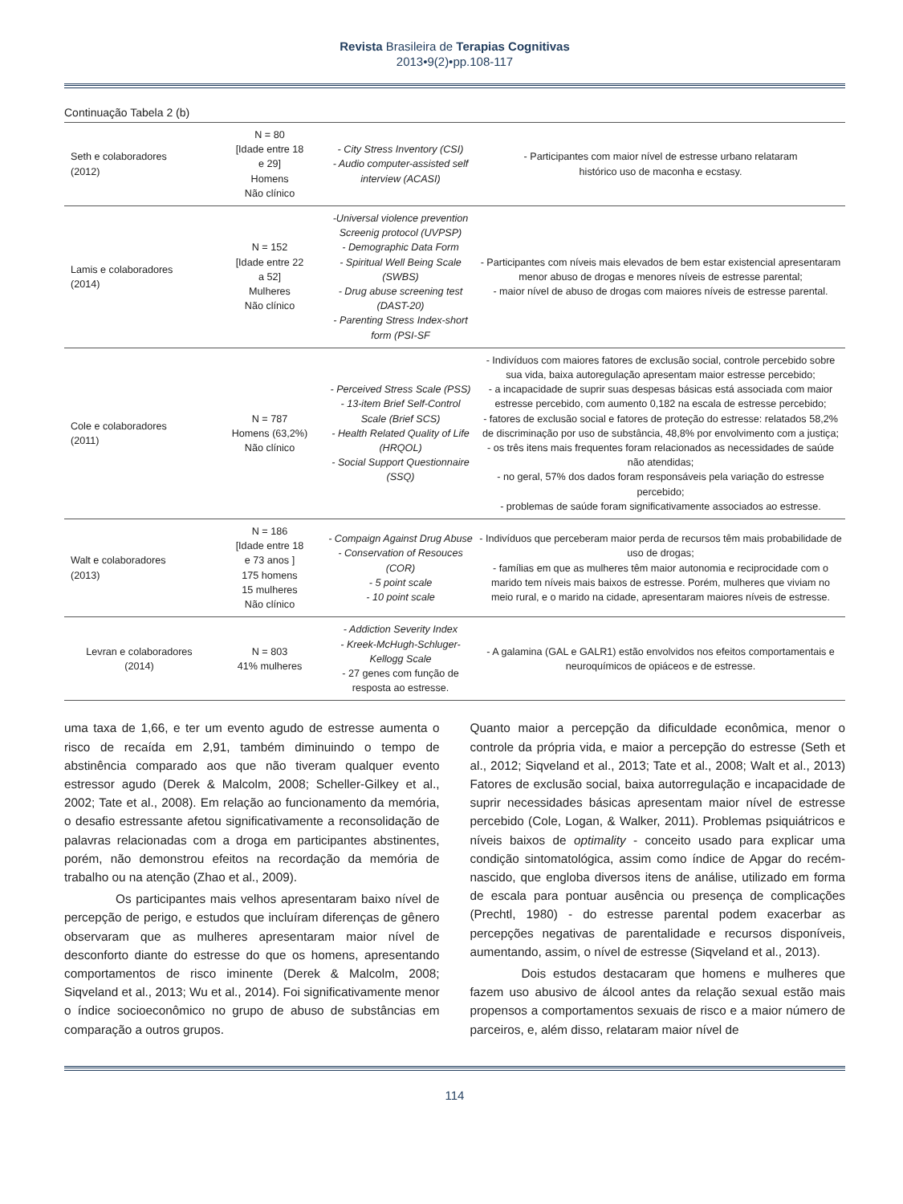Revista Brasileira de Terapias Cognitivas
2013•9(2)•pp.108-117
Continuação Tabela 2 (b)
| Seth e colaboradores (2012) | N = 80 [Idade entre 18 e 29] Homens Não clínico | - City Stress Inventory (CSI) - Audio computer-assisted self interview (ACASI) | - Participantes com maior nível de estresse urbano relataram histórico uso de maconha e ecstasy. |
| Lamis e colaboradores (2014) | N = 152 [Idade entre 22 a 52] Mulheres Não clínico | -Universal violence prevention Screenig protocol (UVPSP) - Demographic Data Form - Spiritual Well Being Scale (SWBS) - Drug abuse screening test (DAST-20) - Parenting Stress Index-short form (PSI-SF | - Participantes com níveis mais elevados de bem estar existencial apresentaram menor abuso de drogas e menores níveis de estresse parental; - maior nível de abuso de drogas com maiores níveis de estresse parental. |
| Cole e colaboradores (2011) | N = 787 Homens (63,2%) Não clínico | - Perceived Stress Scale (PSS) - 13-item Brief Self-Control Scale (Brief SCS) - Health Related Quality of Life (HRQOL) - Social Support Questionnaire (SSQ) | - Indivíduos com maiores fatores de exclusão social, controle percebido sobre sua vida, baixa autoregulação apresentam maior estresse percebido; - a incapacidade de suprir suas despesas básicas está associada com maior estresse percebido, com aumento 0,182 na escala de estresse percebido; - fatores de exclusão social e fatores de proteção do estresse: relatados 58,2% de discriminação por uso de substância, 48,8% por envolvimento com a justiça; - os três itens mais frequentes foram relacionados as necessidades de saúde não atendidas; - no geral, 57% dos dados foram responsáveis pela variação do estresse percebido; - problemas de saúde foram significativamente associados ao estresse. |
| Walt e colaboradores (2013) | N = 186 [Idade entre 18 e 73 anos ] 175 homens 15 mulheres Não clínico | - Compaign Against Drug Abuse - Conservation of Resouces (COR) - 5 point scale - 10 point scale | - Indivíduos que perceberam maior perda de recursos têm mais probabilidade de uso de drogas; - famílias em que as mulheres têm maior autonomia e reciprocidade com o marido tem níveis mais baixos de estresse. Porém, mulheres que viviam no meio rural, e o marido na cidade, apresentaram maiores níveis de estresse. |
| Levran e colaboradores (2014) | N = 803 41% mulheres | - Addiction Severity Index - Kreek-McHugh-Schluger-Kellogg Scale - 27 genes com função de resposta ao estresse. | - A galamina (GAL e GALR1) estão envolvidos nos efeitos comportamentais e neuroquímicos de opiáceos e de estresse. |
uma taxa de 1,66, e ter um evento agudo de estresse aumenta o risco de recaída em 2,91, também diminuindo o tempo de abstinência comparado aos que não tiveram qualquer evento estressor agudo (Derek & Malcolm, 2008; Scheller-Gilkey et al., 2002; Tate et al., 2008). Em relação ao funcionamento da memória, o desafio estressante afetou significativamente a reconsolidação de palavras relacionadas com a droga em participantes abstinentes, porém, não demonstrou efeitos na recordação da memória de trabalho ou na atenção (Zhao et al., 2009).
Os participantes mais velhos apresentaram baixo nível de percepção de perigo, e estudos que incluíram diferenças de gênero observaram que as mulheres apresentaram maior nível de desconforto diante do estresse do que os homens, apresentando comportamentos de risco iminente (Derek & Malcolm, 2008; Siqveland et al., 2013; Wu et al., 2014). Foi significativamente menor o índice socioeconômico no grupo de abuso de substâncias em comparação a outros grupos.
Quanto maior a percepção da dificuldade econômica, menor o controle da própria vida, e maior a percepção do estresse (Seth et al., 2012; Siqveland et al., 2013; Tate et al., 2008; Walt et al., 2013) Fatores de exclusão social, baixa autorregulação e incapacidade de suprir necessidades básicas apresentam maior nível de estresse percebido (Cole, Logan, & Walker, 2011). Problemas psiquiátricos e níveis baixos de optimality - conceito usado para explicar uma condição sintomatológica, assim como índice de Apgar do recém-nascido, que engloba diversos itens de análise, utilizado em forma de escala para pontuar ausência ou presença de complicações (Prechtl, 1980) - do estresse parental podem exacerbar as percepções negativas de parentalidade e recursos disponíveis, aumentando, assim, o nível de estresse (Siqveland et al., 2013).
Dois estudos destacaram que homens e mulheres que fazem uso abusivo de álcool antes da relação sexual estão mais propensos a comportamentos sexuais de risco e a maior número de parceiros, e, além disso, relataram maior nível de
114